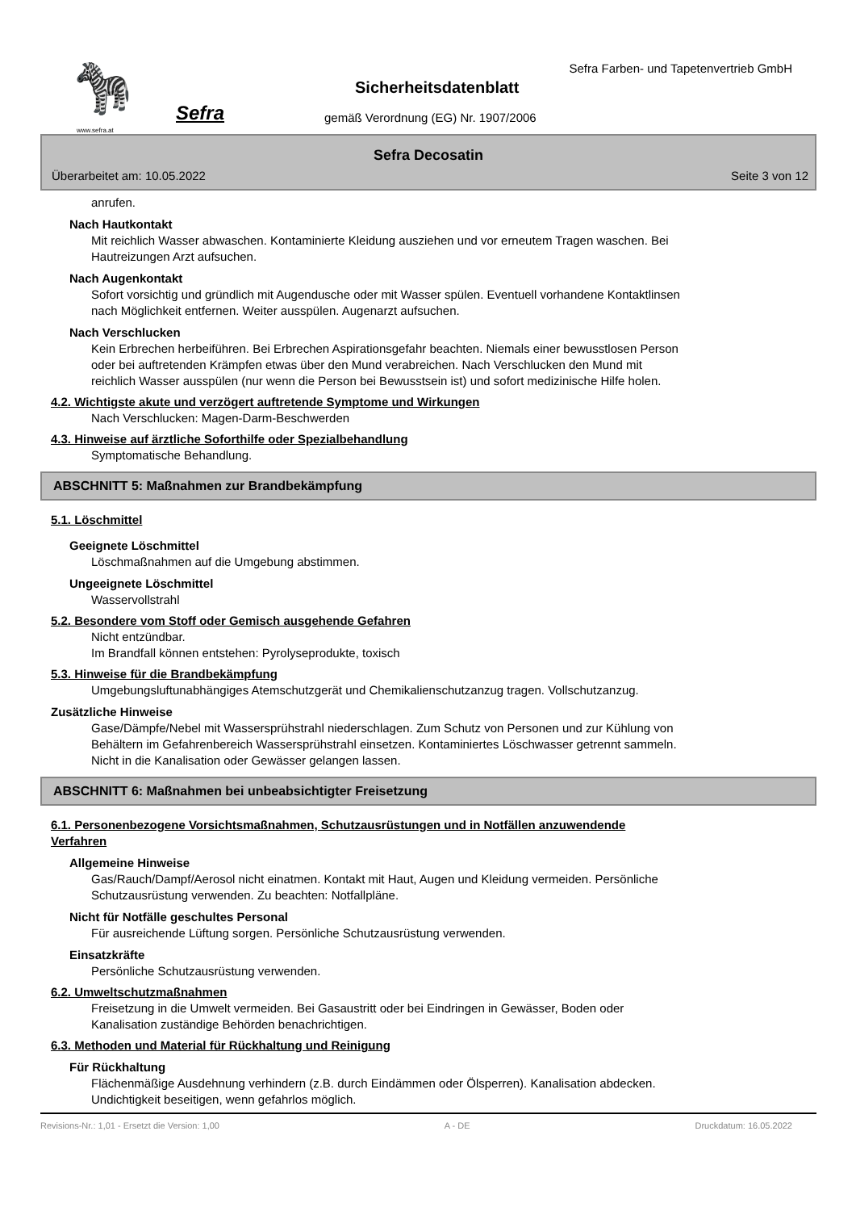🦓
Sefra
www.sefra.at
Sefra Farben- und Tapetenvertrieb GmbH
Sicherheitsdatenblatt
gemäß Verordnung (EG) Nr. 1907/2006
Sefra Decosatin
Überarbeitet am: 10.05.2022 Seite 3 von 12
anrufen.
Nach Hautkontakt
Mit reichlich Wasser abwaschen. Kontaminierte Kleidung ausziehen und vor erneutem Tragen waschen. Bei
Hautreizungen Arzt aufsuchen.
Nach Augenkontakt
Sofort vorsichtig und gründlich mit Augendusche oder mit Wasser spülen. Eventuell vorhandene Kontaktlinsen
nach Möglichkeit entfernen. Weiter ausspülen. Augenarzt aufsuchen.
Nach Verschlucken
Kein Erbrechen herbeiführen. Bei Erbrechen Aspirationsgefahr beachten. Niemals einer bewusstlosen Person
oder bei auftretenden Krämpfen etwas über den Mund verabreichen. Nach Verschlucken den Mund mit
reichlich Wasser ausspülen (nur wenn die Person bei Bewusstsein ist) und sofort medizinische Hilfe holen.
4.2. Wichtigste akute und verzögert auftretende Symptome und Wirkungen
Nach Verschlucken: Magen-Darm-Beschwerden
4.3. Hinweise auf ärztliche Soforthilfe oder Spezialbehandlung
Symptomatische Behandlung.
ABSCHNITT 5: Maßnahmen zur Brandbekämpfung
5.1. Löschmittel
Geeignete Löschmittel
Löschmaßnahmen auf die Umgebung abstimmen.
Ungeeignete Löschmittel
Wasservollstrahl
5.2. Besondere vom Stoff oder Gemisch ausgehende Gefahren
Nicht entzündbar.
Im Brandfall können entstehen: Pyrolyseprodukte, toxisch
5.3. Hinweise für die Brandbekämpfung
Umgebungsluftunabhängiges Atemschutzgerät und Chemikalienschutzanzug tragen. Vollschutzanzug.
Zusätzliche Hinweise
Gase/Dämpfe/Nebel mit Wassersprühstrahl niederschlagen. Zum Schutz von Personen und zur Kühlung von
Behältern im Gefahrenbereich Wassersprühstrahl einsetzen. Kontaminiertes Löschwasser getrennt sammeln.
Nicht in die Kanalisation oder Gewässer gelangen lassen.
ABSCHNITT 6: Maßnahmen bei unbeabsichtigter Freisetzung
6.1. Personenbezogene Vorsichtsmaßnahmen, Schutzausrüstungen und in Notfällen anzuwendende
Verfahren
Allgemeine Hinweise
Gas/Rauch/Dampf/Aerosol nicht einatmen. Kontakt mit Haut, Augen und Kleidung vermeiden. Persönliche
Schutzausrüstung verwenden. Zu beachten: Notfallpläne.
Nicht für Notfälle geschultes Personal
Für ausreichende Lüftung sorgen. Persönliche Schutzausrüstung verwenden.
Einsatzkräfte
Persönliche Schutzausrüstung verwenden.
6.2. Umweltschutzmaßnahmen
Freisetzung in die Umwelt vermeiden. Bei Gasaustritt oder bei Eindringen in Gewässer, Boden oder
Kanalisation zuständige Behörden benachrichtigen.
6.3. Methoden und Material für Rückhaltung und Reinigung
Für Rückhaltung
Flächenmäßige Ausdehnung verhindern (z.B. durch Eindämmen oder Ölsperren). Kanalisation abdecken.
Undichtigkeit beseitigen, wenn gefahrlos möglich.
Revisions-Nr.: 1,01 - Ersetzt die Version: 1,00 A - DE Druckdatum: 16.05.2022